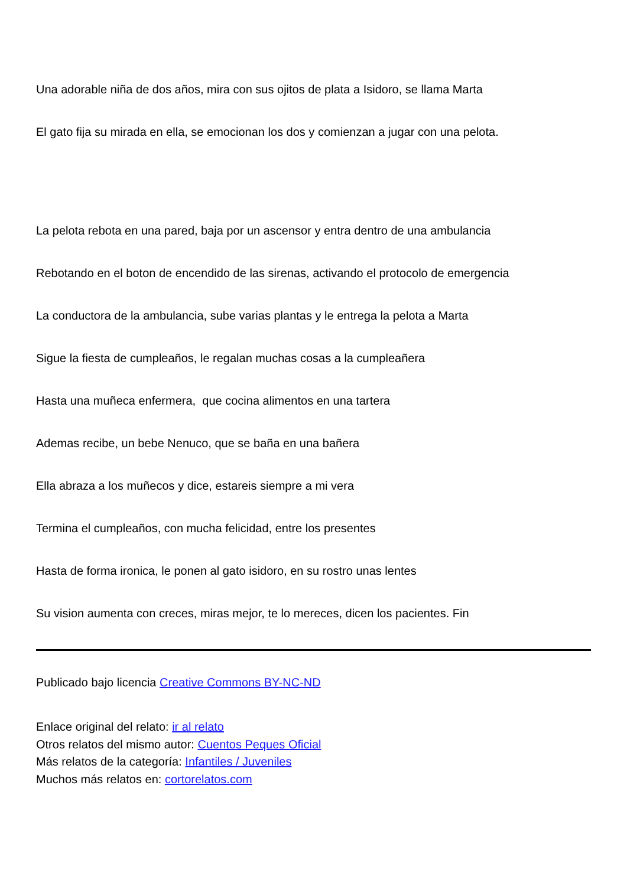Una adorable niña de dos años, mira con sus ojitos de plata a Isidoro, se llama Marta
El gato fija su mirada en ella, se emocionan los dos y comienzan a jugar con una pelota.
La pelota rebota en una pared, baja por un ascensor y entra dentro de una ambulancia
Rebotando en el boton de encendido de las sirenas, activando el protocolo de emergencia
La conductora de la ambulancia, sube varias plantas y le entrega la pelota a Marta
Sigue la fiesta de cumpleaños, le regalan muchas cosas a la cumpleañera
Hasta una muñeca enfermera, que cocina alimentos en una tartera
Ademas recibe, un bebe Nenuco, que se baña en una bañera
Ella abraza a los muñecos y dice, estareis siempre a mi vera
Termina el cumpleaños, con mucha felicidad, entre los presentes
Hasta de forma ironica, le ponen al gato isidoro, en su rostro unas lentes
Su vision aumenta con creces, miras mejor, te lo mereces, dicen los pacientes. Fin
Publicado bajo licencia Creative Commons BY-NC-ND
Enlace original del relato: ir al relato
Otros relatos del mismo autor: Cuentos Peques Oficial
Más relatos de la categoría: Infantiles / Juveniles
Muchos más relatos en: cortorelatos.com